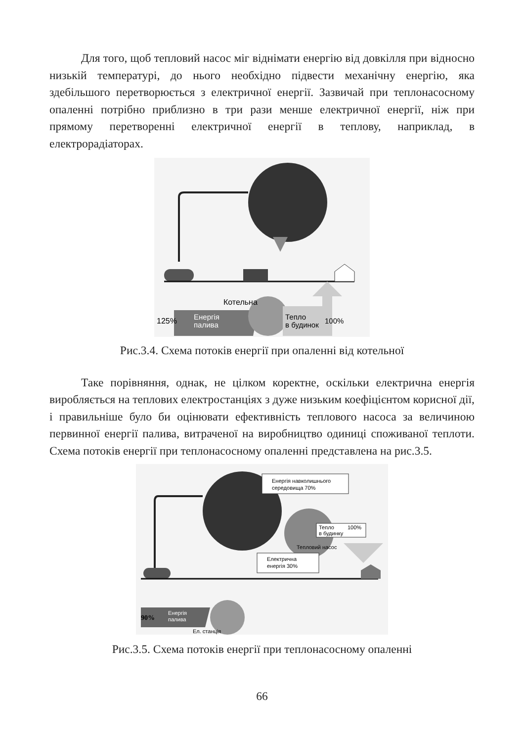Для того, щоб тепловий насос міг віднімати енергію від довкілля при відносно низькій температурі, до нього необхідно підвести механічну енергію, яка здебільшого перетворюється з електричної енергії. Зазвичай при теплонасосному опаленні потрібно приблизно в три рази менше електричної енергії, ніж при прямому перетворенні електричної енергії в теплову, наприклад, в електрорадіаторах.
Котельна
125%
Енергія
палива
Тепло
в будинок
100%
Рис.3.4. Схема потоків енергії при опаленні від котельної
Таке порівняння, однак, не цілком коректне, оскільки електрична енергія виробляється на теплових електростанціях з дуже низьким коефіцієнтом корисної дії, і правильніше було би оцінювати ефективність теплового насоса за величиною первинної енергії палива, витраченої на виробництво одиниці споживаної теплоти. Схема потоків енергії при теплонасосному опаленні представлена на рис.3.5.
Енергія навколишнього
середовища 70%
Тепло
в будинку
100%
Тепловий насос
Електрична
енергія 30%
90%
Енергія
палива
Ел. станція
Рис.3.5. Схема потоків енергії при теплонасосному опаленні
66